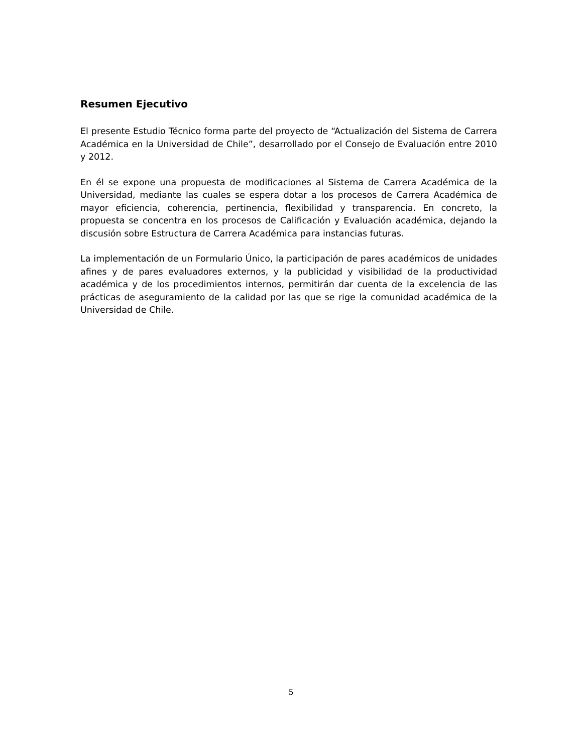Resumen Ejecutivo
El presente Estudio Técnico forma parte del proyecto de “Actualización del Sistema de Carrera Académica en la Universidad de Chile”, desarrollado por el Consejo de Evaluación entre 2010 y 2012.
En él se expone una propuesta de modificaciones al Sistema de Carrera Académica de la Universidad, mediante las cuales se espera dotar a los procesos de Carrera Académica de mayor eficiencia, coherencia, pertinencia, flexibilidad y transparencia. En concreto, la propuesta se concentra en los procesos de Calificación y Evaluación académica, dejando la discusión sobre Estructura de Carrera Académica para instancias futuras.
La implementación de un Formulario Único, la participación de pares académicos de unidades afines y de pares evaluadores externos, y la publicidad y visibilidad de la productividad académica y de los procedimientos internos, permitirán dar cuenta de la excelencia de las prácticas de aseguramiento de la calidad por las que se rige la comunidad académica de la Universidad de Chile.
5